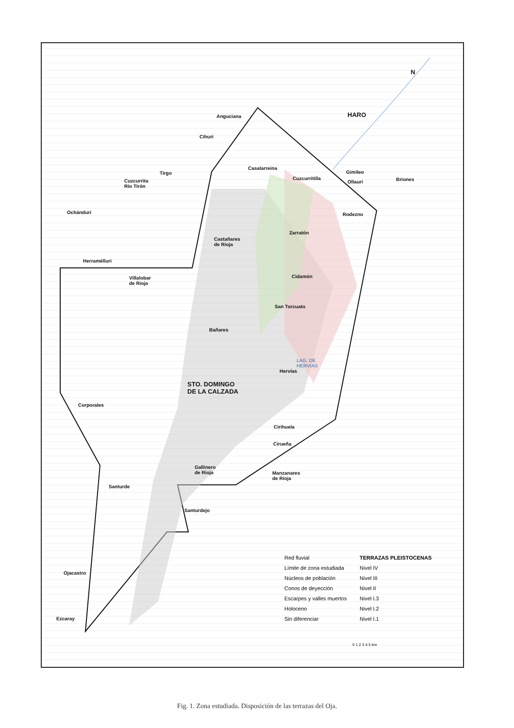N
HARO
Anguciana
Cihuri
Casalarreina
Gimileo
Briones
Cuzcurritilla
Ollauri
Tirgo
Cuzcurrita
Río Tirón
Ochánduri Rodezno
Zarratón
Castañares
de Rioja
Herramélluri
Cidamón
Villalobar
de Rioja
San Torcuato
Bañares
LAG. DE
HERVIAS
Hervías
STO. DOMINGO
DE LA CALZADA
Corporales
Cirihuela
Ciruеña
Gallinero
de Rioja
Manzanares
de Rioja
Santurde
Santurdejo
Ojacastro
Ezcaray
Red fluvial
Límite de zona estudiada
Núcleos de población
Conos de deyección
Escarpes y valles muertos
Holoceno
Sin diferenciar
TERRAZAS PLEISTOCENAS
Nivel IV
Nivel III
Nivel II
Nivel I.3
Nivel I.2
Nivel I.1
0 1 2 3 4 5 km
Fig. 1. Zona estudiada. Disposición de las terrazas del Oja.